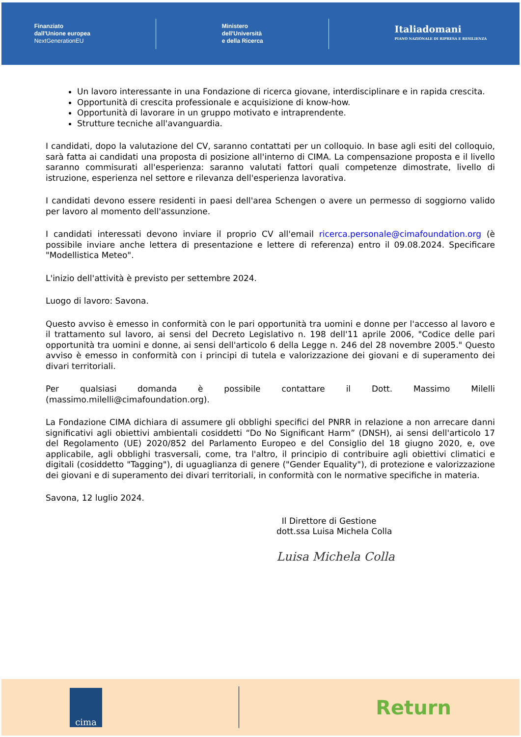Finanziato
dall'Unione europea
NextGenerationEU
Ministero
dell'Università
e della Ricerca
Italiadomani
PIANO NAZIONALE DI RIPRESA E RESILIENZA
Un lavoro interessante in una Fondazione di ricerca giovane, interdisciplinare e in rapida crescita.
Opportunità di crescita professionale e acquisizione di know-how.
Opportunità di lavorare in un gruppo motivato e intraprendente.
Strutture tecniche all'avanguardia.
I candidati, dopo la valutazione del CV, saranno contattati per un colloquio. In base agli esiti del colloquio, sarà fatta ai candidati una proposta di posizione all'interno di CIMA. La compensazione proposta e il livello saranno commisurati all'esperienza: saranno valutati fattori quali competenze dimostrate, livello di istruzione, esperienza nel settore e rilevanza dell'esperienza lavorativa.
I candidati devono essere residenti in paesi dell'area Schengen o avere un permesso di soggiorno valido per lavoro al momento dell'assunzione.
I candidati interessati devono inviare il proprio CV all'email ricerca.personale@cimafoundation.org (è possibile inviare anche lettera di presentazione e lettere di referenza) entro il 09.08.2024. Specificare "Modellistica Meteo".
L'inizio dell'attività è previsto per settembre 2024.
Luogo di lavoro: Savona.
Questo avviso è emesso in conformità con le pari opportunità tra uomini e donne per l'accesso al lavoro e il trattamento sul lavoro, ai sensi del Decreto Legislativo n. 198 dell'11 aprile 2006, "Codice delle pari opportunità tra uomini e donne, ai sensi dell'articolo 6 della Legge n. 246 del 28 novembre 2005." Questo avviso è emesso in conformità con i principi di tutela e valorizzazione dei giovani e di superamento dei divari territoriali.
Per qualsiasi domanda è possibile contattare il Dott. Massimo Milelli (massimo.milelli@cimafoundation.org).
La Fondazione CIMA dichiara di assumere gli obblighi specifici del PNRR in relazione a non arrecare danni significativi agli obiettivi ambientali cosiddetti “Do No Significant Harm” (DNSH), ai sensi dell'articolo 17 del Regolamento (UE) 2020/852 del Parlamento Europeo e del Consiglio del 18 giugno 2020, e, ove applicabile, agli obblighi trasversali, come, tra l'altro, il principio di contribuire agli obiettivi climatici e digitali (cosiddetto "Tagging"), di uguaglianza di genere ("Gender Equality"), di protezione e valorizzazione dei giovani e di superamento dei divari territoriali, in conformità con le normative specifiche in materia.
Savona, 12 luglio 2024.
Il Direttore di Gestione
dott.ssa Luisa Michela Colla
Luisa Michela Colla
cima
Return